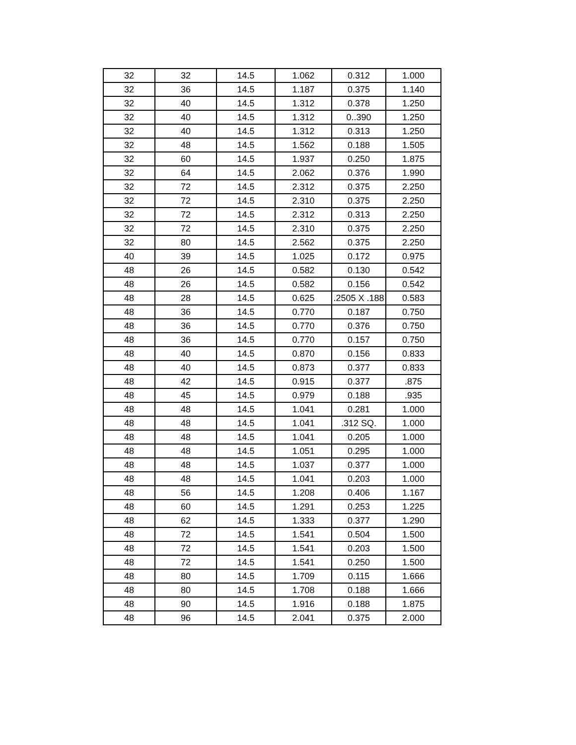| 32 | 32 | 14.5 | 1.062 | 0.312 | 1.000 |
| 32 | 36 | 14.5 | 1.187 | 0.375 | 1.140 |
| 32 | 40 | 14.5 | 1.312 | 0.378 | 1.250 |
| 32 | 40 | 14.5 | 1.312 | 0..390 | 1.250 |
| 32 | 40 | 14.5 | 1.312 | 0.313 | 1.250 |
| 32 | 48 | 14.5 | 1.562 | 0.188 | 1.505 |
| 32 | 60 | 14.5 | 1.937 | 0.250 | 1.875 |
| 32 | 64 | 14.5 | 2.062 | 0.376 | 1.990 |
| 32 | 72 | 14.5 | 2.312 | 0.375 | 2.250 |
| 32 | 72 | 14.5 | 2.310 | 0.375 | 2.250 |
| 32 | 72 | 14.5 | 2.312 | 0.313 | 2.250 |
| 32 | 72 | 14.5 | 2.310 | 0.375 | 2.250 |
| 32 | 80 | 14.5 | 2.562 | 0.375 | 2.250 |
| 40 | 39 | 14.5 | 1.025 | 0.172 | 0.975 |
| 48 | 26 | 14.5 | 0.582 | 0.130 | 0.542 |
| 48 | 26 | 14.5 | 0.582 | 0.156 | 0.542 |
| 48 | 28 | 14.5 | 0.625 | .2505 X .188 | 0.583 |
| 48 | 36 | 14.5 | 0.770 | 0.187 | 0.750 |
| 48 | 36 | 14.5 | 0.770 | 0.376 | 0.750 |
| 48 | 36 | 14.5 | 0.770 | 0.157 | 0.750 |
| 48 | 40 | 14.5 | 0.870 | 0.156 | 0.833 |
| 48 | 40 | 14.5 | 0.873 | 0.377 | 0.833 |
| 48 | 42 | 14.5 | 0.915 | 0.377 | .875 |
| 48 | 45 | 14.5 | 0.979 | 0.188 | .935 |
| 48 | 48 | 14.5 | 1.041 | 0.281 | 1.000 |
| 48 | 48 | 14.5 | 1.041 | .312 SQ. | 1.000 |
| 48 | 48 | 14.5 | 1.041 | 0.205 | 1.000 |
| 48 | 48 | 14.5 | 1.051 | 0.295 | 1.000 |
| 48 | 48 | 14.5 | 1.037 | 0.377 | 1.000 |
| 48 | 48 | 14.5 | 1.041 | 0.203 | 1.000 |
| 48 | 56 | 14.5 | 1.208 | 0.406 | 1.167 |
| 48 | 60 | 14.5 | 1.291 | 0.253 | 1.225 |
| 48 | 62 | 14.5 | 1.333 | 0.377 | 1.290 |
| 48 | 72 | 14.5 | 1.541 | 0.504 | 1.500 |
| 48 | 72 | 14.5 | 1.541 | 0.203 | 1.500 |
| 48 | 72 | 14.5 | 1.541 | 0.250 | 1.500 |
| 48 | 80 | 14.5 | 1.709 | 0.115 | 1.666 |
| 48 | 80 | 14.5 | 1.708 | 0.188 | 1.666 |
| 48 | 90 | 14.5 | 1.916 | 0.188 | 1.875 |
| 48 | 96 | 14.5 | 2.041 | 0.375 | 2.000 |